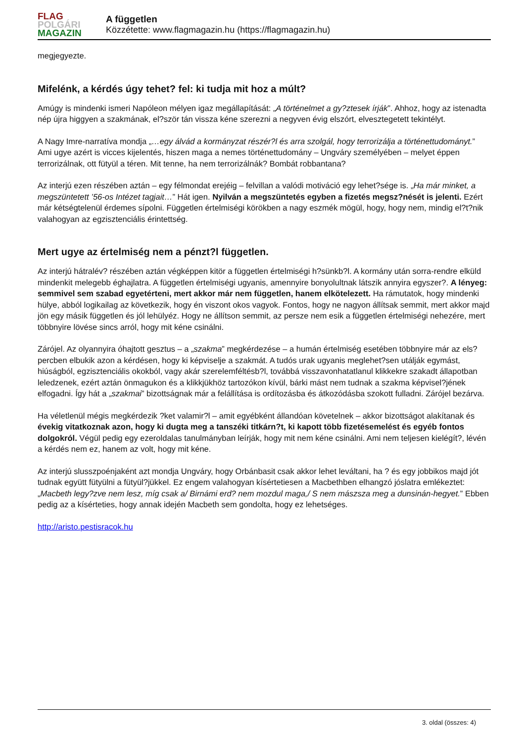FLAG
POLGÁRI
MAGAZIN
A független
Közzétette: www.flagmagazin.hu (https://flagmagazin.hu)
megjegyezte.
Mifelénk, a kérdés úgy tehet? fel: ki tudja mit hoz a múlt?
Amúgy is mindenki ismeri Napóleon mélyen igaz megállapítását: „A történelmet a gy?ztesek írják”. Ahhoz, hogy az istenadta nép újra higgyen a szakmának, el?ször tán vissza kéne szerezni a negyven évig elszórt, elvesztegetett tekintélyt.
A Nagy Imre-narratíva mondja „…egy álvád a kormányzat részér?l és arra szolgál, hogy terrorizálja a történettudományt.” Ami ugye azért is vicces kijelentés, hiszen maga a nemes történettudomány – Ungváry személyében – melyet éppen terrorizálnak, ott fütyül a téren. Mit tenne, ha nem terrorizálnák? Bombát robbantana?
Az interjú ezen részében aztán – egy félmondat erejéig – felvillan a valódi motiváció egy lehet?sége is. „Ha már minket, a megszüntetett ’56-os Intézet tagjait…” Hát igen. Nyilván a megszüntetés egyben a fizetés megsz?nését is jelenti. Ezért már kétségtelenül érdemes sípolni. Független értelmiségi körökben a nagy eszmék mögül, hogy, hogy nem, mindig el?t?nik valahogyan az egzisztenciális érintettség.
Mert ugye az értelmiség nem a pénzt?l független.
Az interjú hátralév? részében aztán végképpen kitör a független értelmiségi h?sünkb?l. A kormány után sorra-rendre elküld mindenkit melegebb éghajlatra. A független értelmiségi ugyanis, amennyire bonyolultnak látszik annyira egyszer?. A lényeg: semmivel sem szabad egyetérteni, mert akkor már nem független, hanem elkötelezett. Ha rámutatok, hogy mindenki hülye, abból logikailag az következik, hogy én viszont okos vagyok. Fontos, hogy ne nagyon állítsak semmit, mert akkor majd jön egy másik független és jól lehülyéz. Hogy ne állítson semmit, az persze nem esik a független értelmiségi nehezére, mert többnyire lövése sincs arról, hogy mit kéne csinálni.
Zárójel. Az olyannyira óhajtott gesztus – a „szakma” megkérdezése – a humán értelmiség esetében többnyire már az els? percben elbukik azon a kérdésen, hogy ki képviselje a szakmát. A tudós urak ugyanis meglehet?sen utálják egymást, hiúságból, egzisztenciális okokból, vagy akár szerelemféltésb?l, továbbá visszavonhatatlanul klikkekre szakadt állapotban leledzenek, ezért aztán önmagukon és a klikkjükhöz tartozókon kívül, bárki mást nem tudnak a szakma képvisel?jének elfogadni. Így hát a „szakmai” bizottságnak már a felállítása is ordítozásba és átkozódásba szokott fulladni. Zárójel bezárva.
Ha véletlenül mégis megkérdezik ?ket valamir?l – amit egyébként állandóan követelnek – akkor bizottságot alakítanak és évekig vitatkoznak azon, hogy ki dugta meg a tanszéki titkárn?t, ki kapott több fizetésemelést és egyéb fontos dolgokról. Végül pedig egy ezeroldalas tanulmányban leírják, hogy mit nem kéne csinálni. Ami nem teljesen kielégít?, lévén a kérdés nem ez, hanem az volt, hogy mit kéne.
Az interjú slusszpoénjaként azt mondja Ungváry, hogy Orbánbasit csak akkor lehet leváltani, ha ? és egy jobbikos majd jót tudnak együtt fütyülni a fütyül?jükkel. Ez engem valahogyan kísértetiesen a Macbethben elhangzó jóslatra emlékeztet: „Macbeth legy?zve nem lesz, míg csak a/ Birnámi erd? nem mozdul maga,/ S nem mászsza meg a dunsinán-hegyet.” Ebben pedig az a kísérteties, hogy annak idején Macbeth sem gondolta, hogy ez lehetséges.
http://aristo.pestisracok.hu
3. oldal (összes: 4)